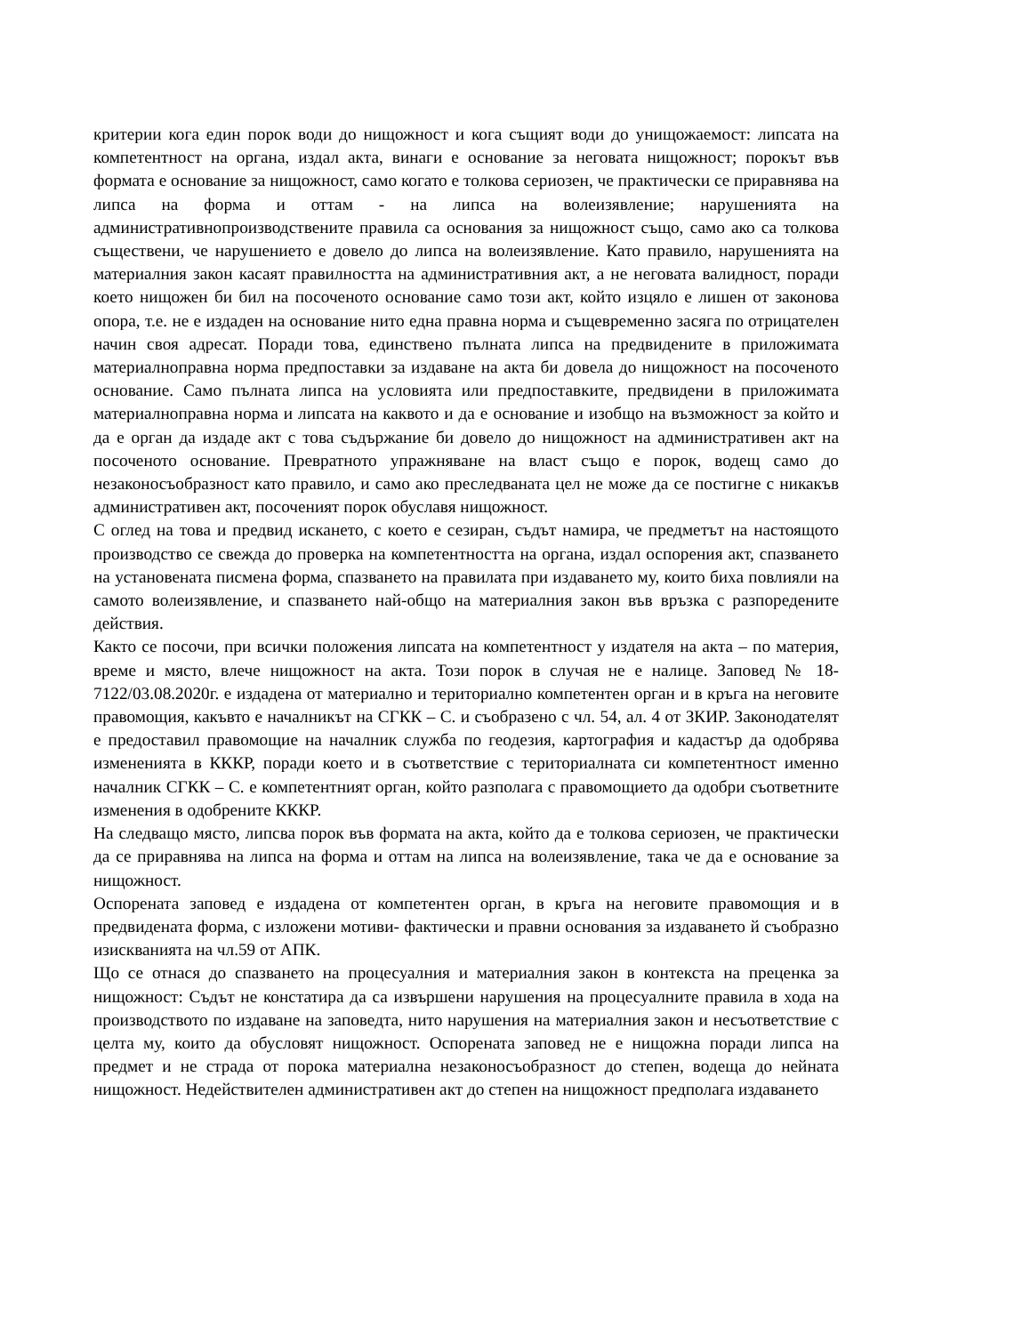критерии кога един порок води до нищожност и кога същият води до унищожаемост: липсата на компетентност на органа, издал акта, винаги е основание за неговата нищожност; порокът във формата е основание за нищожност, само когато е толкова сериозен, че практически се приравнява на липса на форма и оттам - на липса на волеизявление; нарушенията на административнопроизводствените правила са основания за нищожност също, само ако са толкова съществени, че нарушението е довело до липса на волеизявление. Като правило, нарушенията на материалния закон касаят правилността на административния акт, а не неговата валидност, поради което нищожен би бил на посоченото основание само този акт, който изцяло е лишен от законова опора, т.е. не е издаден на основание нито една правна норма и същевременно засяга по отрицателен начин своя адресат. Поради това, единствено пълната липса на предвидените в приложимата материалноправна норма предпоставки за издаване на акта би довела до нищожност на посоченото основание. Само пълната липса на условията или предпоставките, предвидени в приложимата материалноправна норма и липсата на каквото и да е основание и изобщо на възможност за който и да е орган да издаде акт с това съдържание би довело до нищожност на административен акт на посоченото основание. Превратното упражняване на власт също е порок, водещ само до незаконосъобразност като правило, и само ако преследваната цел не може да се постигне с никакъв административен акт, посоченият порок обуславя нищожност.
С оглед на това и предвид искането, с което е сезиран, съдът намира, че предметът на настоящото производство се свежда до проверка на компетентността на органа, издал оспорения акт, спазването на установената писмена форма, спазването на правилата при издаването му, които биха повлияли на самото волеизявление, и спазването най-общо на материалния закон във връзка с разпоредените действия.
Както се посочи, при всички положения липсата на компетентност у издателя на акта – по материя, време и място, влече нищожност на акта. Този порок в случая не е налице. Заповед № 18-7122/03.08.2020г. е издадена от материално и териториално компетентен орган и в кръга на неговите правомощия, какъвто е началникът на СГКК – С. и съобразено с чл. 54, ал. 4 от ЗКИР. Законодателят е предоставил правомощие на началник служба по геодезия, картография и кадастър да одобрява измененията в КККР, поради което и в съответствие с териториалната си компетентност именно началник СГКК – С. е компетентният орган, който разполага с правомощието да одобри съответните изменения в одобрените КККР.
На следващо място, липсва порок във формата на акта, който да е толкова сериозен, че практически да се приравнява на липса на форма и оттам на липса на волеизявление, така че да е основание за нищожност.
Оспорената заповед е издадена от компетентен орган, в кръга на неговите правомощия и в предвидената форма, с изложени мотиви- фактически и правни основания за издаването й съобразно изискванията на чл.59 от АПК.
Що се отнася до спазването на процесуалния и материалния закон в контекста на преценка за нищожност: Съдът не констатира да са извършени нарушения на процесуалните правила в хода на производството по издаване на заповедта, нито нарушения на материалния закон и несъответствие с целта му, които да обусловят нищожност. Оспорената заповед не е нищожна поради липса на предмет и не страда от порока материална незаконосъобразност до степен, водеща до нейната нищожност. Недействителен административен акт до степен на нищожност предполага издаването